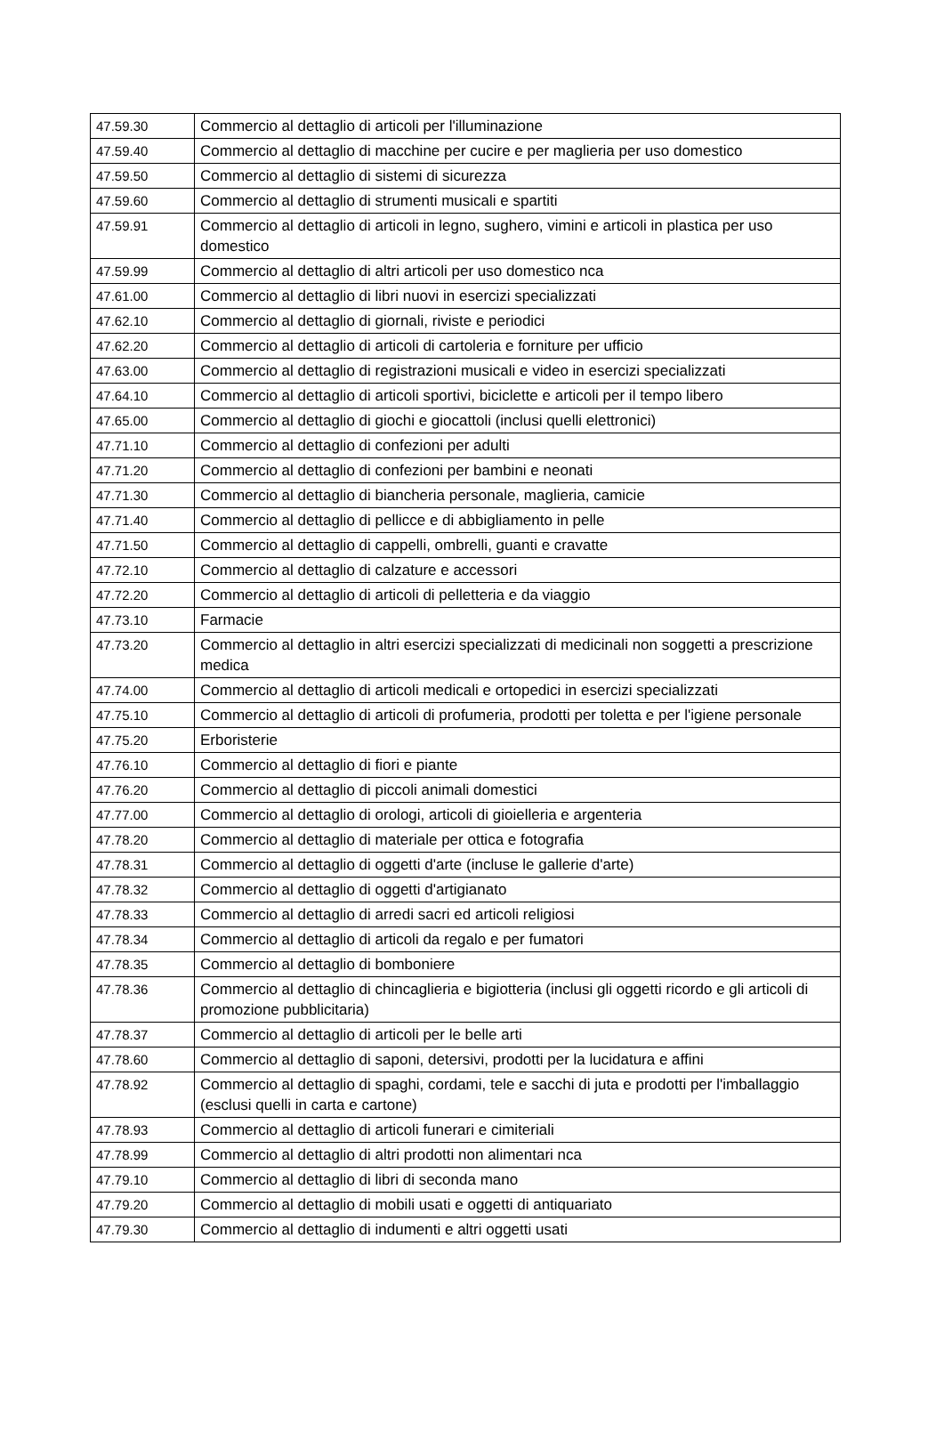| 47.59.30 | Commercio al dettaglio di articoli per l'illuminazione |
| 47.59.40 | Commercio al dettaglio di macchine per cucire e per maglieria per uso domestico |
| 47.59.50 | Commercio al dettaglio di sistemi di sicurezza |
| 47.59.60 | Commercio al dettaglio di strumenti musicali e spartiti |
| 47.59.91 | Commercio al dettaglio di articoli in legno, sughero, vimini e articoli in plastica per uso domestico |
| 47.59.99 | Commercio al dettaglio di altri articoli per uso domestico nca |
| 47.61.00 | Commercio al dettaglio di libri nuovi in esercizi specializzati |
| 47.62.10 | Commercio al dettaglio di giornali, riviste e periodici |
| 47.62.20 | Commercio al dettaglio di articoli di cartoleria e forniture per ufficio |
| 47.63.00 | Commercio al dettaglio di registrazioni musicali e video in esercizi specializzati |
| 47.64.10 | Commercio al dettaglio di articoli sportivi, biciclette e articoli per il tempo libero |
| 47.65.00 | Commercio al dettaglio di giochi e giocattoli (inclusi quelli elettronici) |
| 47.71.10 | Commercio al dettaglio di confezioni per adulti |
| 47.71.20 | Commercio al dettaglio di confezioni per bambini e neonati |
| 47.71.30 | Commercio al dettaglio di biancheria personale, maglieria, camicie |
| 47.71.40 | Commercio al dettaglio di pellicce e di abbigliamento in pelle |
| 47.71.50 | Commercio al dettaglio di cappelli, ombrelli, guanti e cravatte |
| 47.72.10 | Commercio al dettaglio di calzature e accessori |
| 47.72.20 | Commercio al dettaglio di articoli di pelletteria e da viaggio |
| 47.73.10 | Farmacie |
| 47.73.20 | Commercio al dettaglio in altri esercizi specializzati di medicinali non soggetti a prescrizione medica |
| 47.74.00 | Commercio al dettaglio di articoli medicali e ortopedici in esercizi specializzati |
| 47.75.10 | Commercio al dettaglio di articoli di profumeria, prodotti per toletta e per l'igiene personale |
| 47.75.20 | Erboristerie |
| 47.76.10 | Commercio al dettaglio di fiori e piante |
| 47.76.20 | Commercio al dettaglio di piccoli animali domestici |
| 47.77.00 | Commercio al dettaglio di orologi, articoli di gioielleria e argenteria |
| 47.78.20 | Commercio al dettaglio di materiale per ottica e fotografia |
| 47.78.31 | Commercio al dettaglio di oggetti d'arte (incluse le gallerie d'arte) |
| 47.78.32 | Commercio al dettaglio di oggetti d'artigianato |
| 47.78.33 | Commercio al dettaglio di arredi sacri ed articoli religiosi |
| 47.78.34 | Commercio al dettaglio di articoli da regalo e per fumatori |
| 47.78.35 | Commercio al dettaglio di bomboniere |
| 47.78.36 | Commercio al dettaglio di chincaglieria e bigiotteria (inclusi gli oggetti ricordo e gli articoli di promozione pubblicitaria) |
| 47.78.37 | Commercio al dettaglio di articoli per le belle arti |
| 47.78.60 | Commercio al dettaglio di saponi, detersivi, prodotti per la lucidatura e affini |
| 47.78.92 | Commercio al dettaglio di spaghi, cordami, tele e sacchi di juta e prodotti per l'imballaggio (esclusi quelli in carta e cartone) |
| 47.78.93 | Commercio al dettaglio di articoli funerari e cimiteriali |
| 47.78.99 | Commercio al dettaglio di altri prodotti non alimentari nca |
| 47.79.10 | Commercio al dettaglio di libri di seconda mano |
| 47.79.20 | Commercio al dettaglio di mobili usati e oggetti di antiquariato |
| 47.79.30 | Commercio al dettaglio di indumenti e altri oggetti usati |